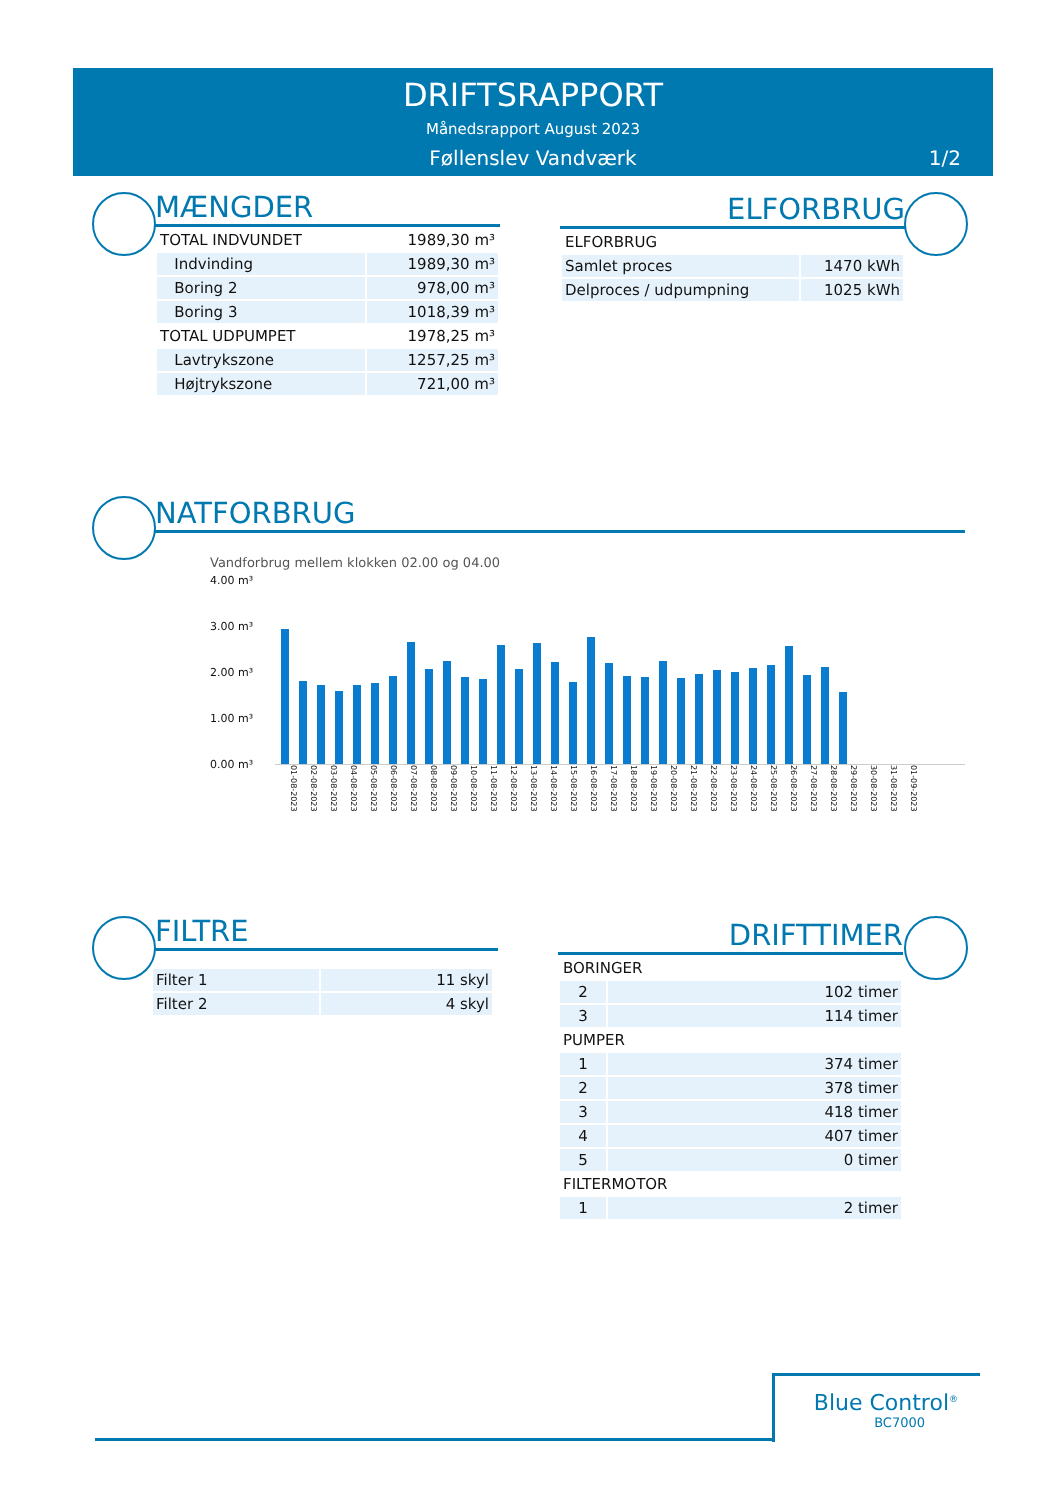DRIFTSRAPPORT
Månedsrapport August 2023
Føllenslev Vandværk
1/2
MÆNGDER
| TOTAL INDVUNDET | 1989,30 m³ |
| Indvinding | 1989,30 m³ |
| Boring 2 | 978,00 m³ |
| Boring 3 | 1018,39 m³ |
| TOTAL UDPUMPET | 1978,25 m³ |
| Lavtrykszone | 1257,25 m³ |
| Højtrykszone | 721,00 m³ |
ELFORBRUG
| ELFORBRUG | |
| Samlet proces | 1470 kWh |
| Delproces / udpumpning | 1025 kWh |
NATFORBRUG
Vandforbrug mellem klokken 02.00 og 04.00
4.00 m³
3.00 m³
2.00 m³
1.00 m³
0.00 m³
01-08-2023 02-08-2023 03-08-2023 04-08-2023 05-08-2023 06-08-2023 07-08-2023 08-08-2023 09-08-2023 10-08-2023 11-08-2023 12-08-2023 13-08-2023 14-08-2023 15-08-2023 16-08-2023 17-08-2023 18-08-2023 19-08-2023 20-08-2023 21-08-2023 22-08-2023 23-08-2023 24-08-2023 25-08-2023 26-08-2023 27-08-2023 28-08-2023 29-08-2023 30-08-2023 31-08-2023 01-09-2023
FILTRE
| Filter 1 | 11 skyl |
| Filter 2 | 4 skyl |
DRIFTTIMER
| BORINGER | |
| 2 | 102 timer |
| 3 | 114 timer |
| PUMPER | |
| 1 | 374 timer |
| 2 | 378 timer |
| 3 | 418 timer |
| 4 | 407 timer |
| 5 | 0 timer |
| FILTERMOTOR | |
| 1 | 2 timer |
Blue Control<sup>®</sup>
BC7000